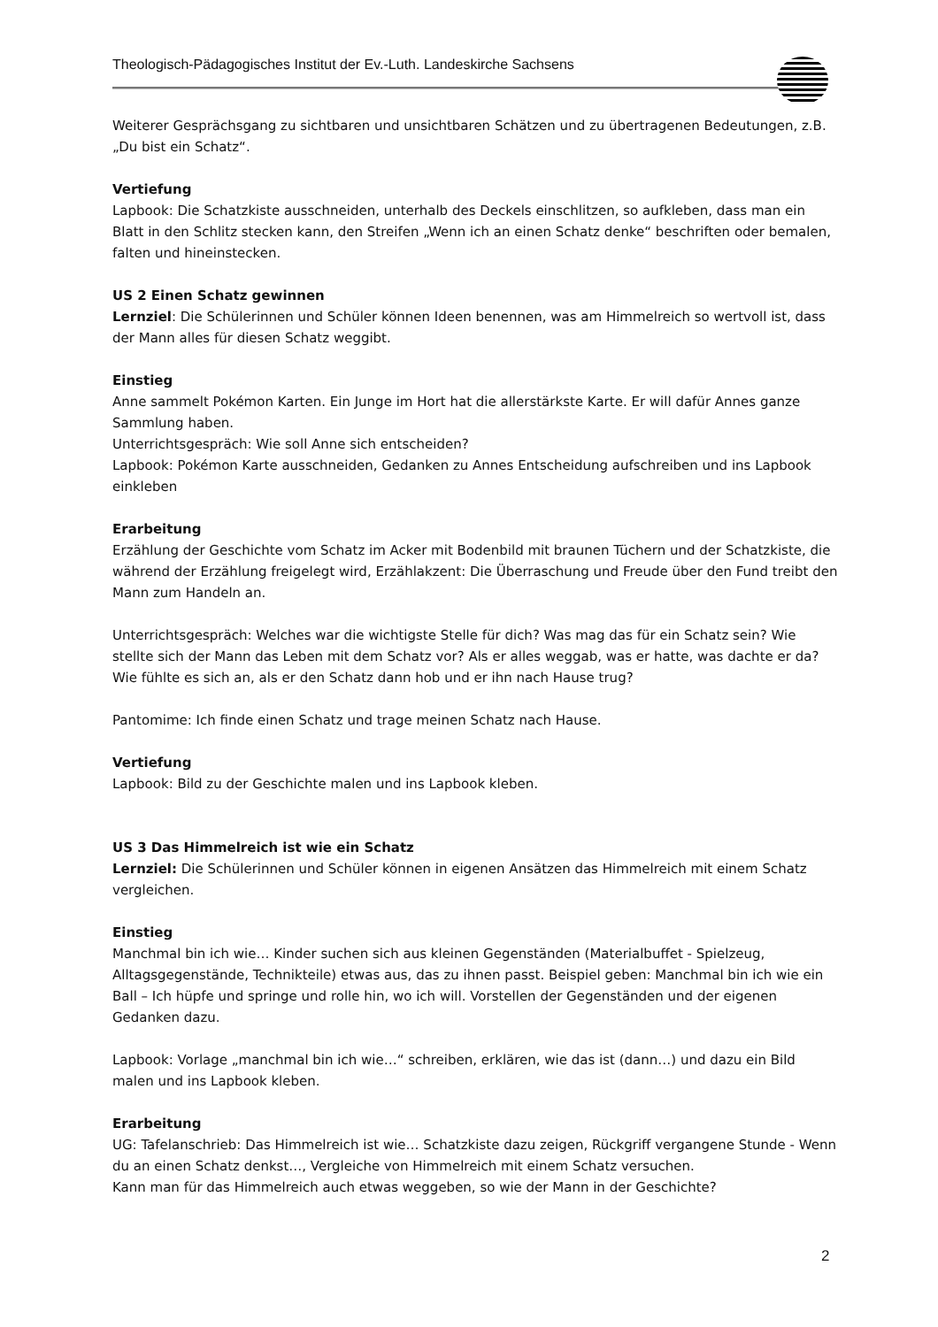Theologisch-Pädagogisches Institut der Ev.-Luth. Landeskirche Sachsens
Weiterer Gesprächsgang zu sichtbaren und unsichtbaren Schätzen und zu übertragenen Bedeutungen, z.B. „Du bist ein Schatz“.
Vertiefung
Lapbook: Die Schatzkiste ausschneiden, unterhalb des Deckels einschlitzen, so aufkleben, dass man ein Blatt in den Schlitz stecken kann, den Streifen „Wenn ich an einen Schatz denke“ beschriften oder bemalen, falten und hineinstecken.
US 2 Einen Schatz gewinnen
Lernziel: Die Schülerinnen und Schüler können Ideen benennen, was am Himmelreich so wertvoll ist, dass der Mann alles für diesen Schatz weggibt.
Einstieg
Anne sammelt Pokémon Karten. Ein Junge im Hort hat die allerstärkste Karte. Er will dafür Annes ganze Sammlung haben.
Unterrichtsgespräch: Wie soll Anne sich entscheiden?
Lapbook: Pokémon Karte ausschneiden, Gedanken zu Annes Entscheidung aufschreiben und ins Lapbook einkleben
Erarbeitung
Erzählung der Geschichte vom Schatz im Acker mit Bodenbild mit braunen Tüchern und der Schatzkiste, die während der Erzählung freigelegt wird, Erzählakzent: Die Überraschung und Freude über den Fund treibt den Mann zum Handeln an.
Unterrichtsgespräch: Welches war die wichtigste Stelle für dich? Was mag das für ein Schatz sein? Wie stellte sich der Mann das Leben mit dem Schatz vor? Als er alles weggab, was er hatte, was dachte er da? Wie fühlte es sich an, als er den Schatz dann hob und er ihn nach Hause trug?
Pantomime: Ich finde einen Schatz und trage meinen Schatz nach Hause.
Vertiefung
Lapbook: Bild zu der Geschichte malen und ins Lapbook kleben.
US 3 Das Himmelreich ist wie ein Schatz
Lernziel: Die Schülerinnen und Schüler können in eigenen Ansätzen das Himmelreich mit einem Schatz vergleichen.
Einstieg
Manchmal bin ich wie… Kinder suchen sich aus kleinen Gegenständen (Materialbuffet - Spielzeug, Alltagsgegenstände, Technikteile) etwas aus, das zu ihnen passt. Beispiel geben: Manchmal bin ich wie ein Ball – Ich hüpfe und springe und rolle hin, wo ich will. Vorstellen der Gegenständen und der eigenen Gedanken dazu.
Lapbook: Vorlage „manchmal bin ich wie…“ schreiben, erklären, wie das ist (dann…) und dazu ein Bild malen und ins Lapbook kleben.
Erarbeitung
UG: Tafelanschrieb: Das Himmelreich ist wie… Schatzkiste dazu zeigen, Rückgriff vergangene Stunde - Wenn du an einen Schatz denkst…, Vergleiche von Himmelreich mit einem Schatz versuchen.
Kann man für das Himmelreich auch etwas weggeben, so wie der Mann in der Geschichte?
2